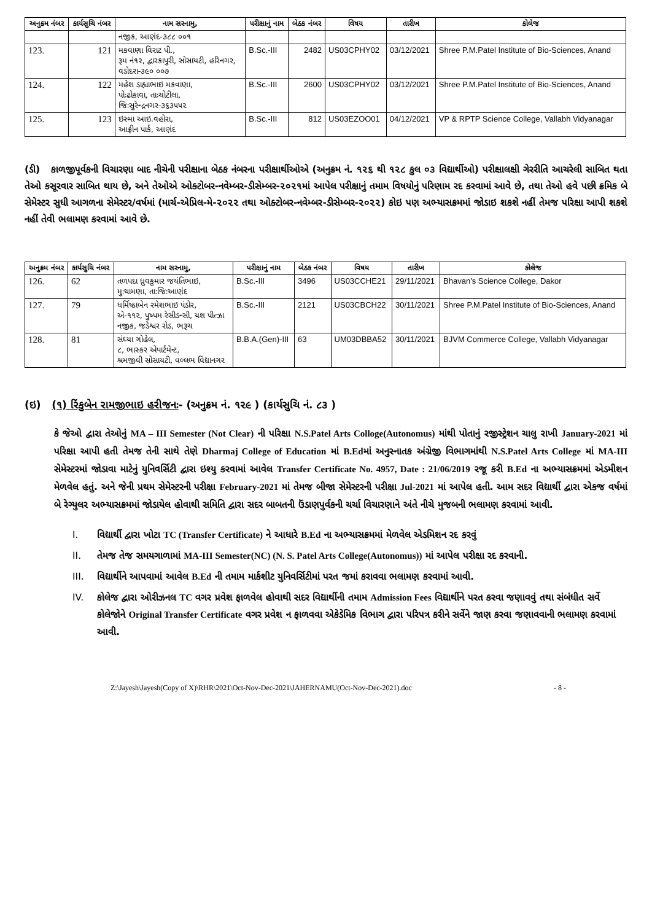| અનુક્રમ નંબર | કાર્યસુચિ નંબર | નામ સરનામુ, | પરીક્ષાનું નામ | બેઠક નંબર | વિષય | તારીખ | કોલેજ |
| --- | --- | --- | --- | --- | --- | --- | --- |
| | | નજીક, આણંદ-૩૮૮ ૦૦૧ | | | | | |
| 123. | 121 | મકવાણા વિરાટ પી., રૂમ નં૧૨, દ્વારકાપુરી, સોસાયટી, હરિનગર, વડોદરા-૩૯૦ ૦૦૭ | B.Sc.-III | 2482 | US03CPHY02 | 03/12/2021 | Shree P.M.Patel Institute of Bio-Sciences, Anand |
| 124. | 122 | મહેશ ડાહ્યાભાઇ મકવાણા, પોઃઢોકાવા, તાઃચોટીલા, જિઃસુરેન્દ્રનગર-૩૬૩૫૫૨ | B.Sc.-III | 2600 | US03CPHY02 | 03/12/2021 | Shree P.M.Patel Institute of Bio-Sciences, Anand |
| 125. | 123 | ઇસ્મા આઇ.વહોરા, આફ્રીન પાર્ક, આણંદ | B.Sc.-III | 812 | US03EZOO01 | 04/12/2021 | VP & RPTP Science College, Vallabh Vidyanagar |
(ડી) કાળજીપૂર્વકની વિચારણા બાદ નીચેની પરીક્ષાના બેઠક નંબરના પરીક્ષાર્થીઓએ (અનુક્રમ નં. ૧૨૬ થી ૧૨૮ કુલ ૦૩ વિદ્યાર્થીઓ) પરીક્ષાલક્ષી ગેરરીતિ આચરેલી સાબિત થતા તેઓ કસૂરવાર સાબિત થાય છે, અને તેઓએ ઓક્ટોબર-નવેમ્બર-ડીસેમ્બર-૨૦૨૧માં આપેલ પરીક્ષાનું તમામ વિષયોનું પરિણામ રદ કરવામાં આવે છે, તથા તેઓ હવે પછી ક્રમિક બે સેમેસ્ટર સુધી આગળના સેમેસ્ટર/વર્ષમાં (માર્ચ-એપ્રિલ-મે-૨૦૨૨ તથા ઓક્ટોબર-નવેમ્બર-ડીસેમ્બર-૨૦૨૨) કોઇ પણ અભ્યાસક્રમમાં જોડાઇ શકશે નહીં તેમજ પરિક્ષા આપી શકશે નહીં તેવી ભલામણ કરવામાં આવે છે.
| અનુક્રમ નંબર | કાર્યસુચિ નંબર | નામ સરનામુ, | પરીક્ષાનું નામ | બેઠક નંબર | વિષય | તારીખ | કોલેજ |
| --- | --- | --- | --- | --- | --- | --- | --- |
| 126. | 62 | તળપદા ધ્રુવકુમાર જયંતિભાઇ, મુઃથામણા, તાઃજિઃઆણંદ | B.Sc.-III | 3496 | US03CCHE21 | 29/11/2021 | Bhavan's Science College, Dakor |
| 127. | 79 | ધર્મિષ્ઠાબેન રમેશભાઇ પંડોર, એ-૧૧૨, પુષ્પમ રેસીડન્સી, યશ પીત્ઝા નજીક, જડેશ્વર રોડ, ભરૂચ | B.Sc.-III | 2121 | US03CBCH22 | 30/11/2021 | Shree P.M.Patel Institute of Bio-Sciences, Anand |
| 128. | 81 | સંધ્યા ગોહેલ, ૮, ભાસ્કર એપાર્ટમેન્ટ, શ્રમજીવી સોસાયટી, વલ્લભ વિદ્યાનગર | B.B.A.(Gen)-III | 63 | UM03DBBA52 | 30/11/2021 | BJVM Commerce College, Vallabh Vidyanagar |
(ઇ) (૧) રિંકુબેન રામજીભાઇ હરીજનઃ- (અનુક્રમ નં. ૧૨૯ ) (કાર્યસુચિ નં. ૮૩ )
કે જેઓ દ્વારા તેઓનું MA – III Semester (Not Clear) ની પરિક્ષા N.S.Patel Arts Colloge(Autonomus) માંથી પોતાનું રજીસ્ટ્રેશન ચાલુ રાખી January-2021 માં પરિક્ષા આપી હતી તેમજ તેની સાથે તેણે Dharmaj College of Education માં B.Edમાં અનુસ્નાતક અંગ્રેજી વિભાગમાંથી N.S.Patel Arts College માં MA-III સેમેસ્ટરમાં જોડાવા માટેનું યુનિવર્સિટી દ્વારા ઇશ્યુ કરવામાં આવેલ Transfer Certificate No. 4957, Date : 21/06/2019 રજૂ કરી B.Ed ના અભ્યાસક્રમમાં એડમીશન મેળવેલ હતું. અને જેની પ્રથમ સેમેસ્ટરની પરીક્ષા February-2021 માં તેમજ બીજા સેમેસ્ટરની પરીક્ષા Jul-2021 માં આપેલ હતી. આમ સદર વિદ્યાર્થી દ્વારા એકજ વર્ષમાં બે રેગ્યુલર અભ્યાસક્રમમાં જોડાયેલ હોવાથી સમિતિ દ્વારા સદર બાબતની ઉંડાણપુર્વકની ચર્ચા વિચારણાને અંતે નીચે મુજબની ભલામણ કરવામાં આવી.
I. વિદ્યાર્થી દ્વારા ખોટા TC (Transfer Certificate) ને આધારે B.Ed ના અભ્યાસક્રમમાં મેળવેલ એડમિશન રદ કરવું
II. તેમજ તેજ સમયગાળામાં MA-III Semester(NC) (N. S. Patel Arts College(Autonomus)) માં આપેલ પરીક્ષા રદ કરવાની.
III. વિદ્યાર્થીને આપવામાં આવેલ B.Ed ની તમામ માર્કશીટ યુનિવર્સિટીમાં પરત જમાં કરાવવા ભલામણ કરવામાં આવી.
IV. કોલેજ દ્વારા ઓરીઝનલ TC વગર પ્રવેશ ફાળવેલ હોવાથી સદર વિદ્યાર્થીની તમામ Admission Fees વિદ્યાર્થીને પરત કરવા જણાવવું તથા સંબંધીત સર્વે કોલેજોને Original Transfer Certificate વગર પ્રવેશ ન ફાળવવા એકેડેમિક વિભાગ દ્વારા પરિપત્ર કરીને સર્વેને જાણ કરવા જણાવવાની ભલામણ કરવામાં આવી.
Z:\Jayesh\Jayesh(Copy of X)\RHR\2021\Oct-Nov-Dec-2021\JAHERNAMU(Oct-Nov-Dec-2021).doc - 8 -